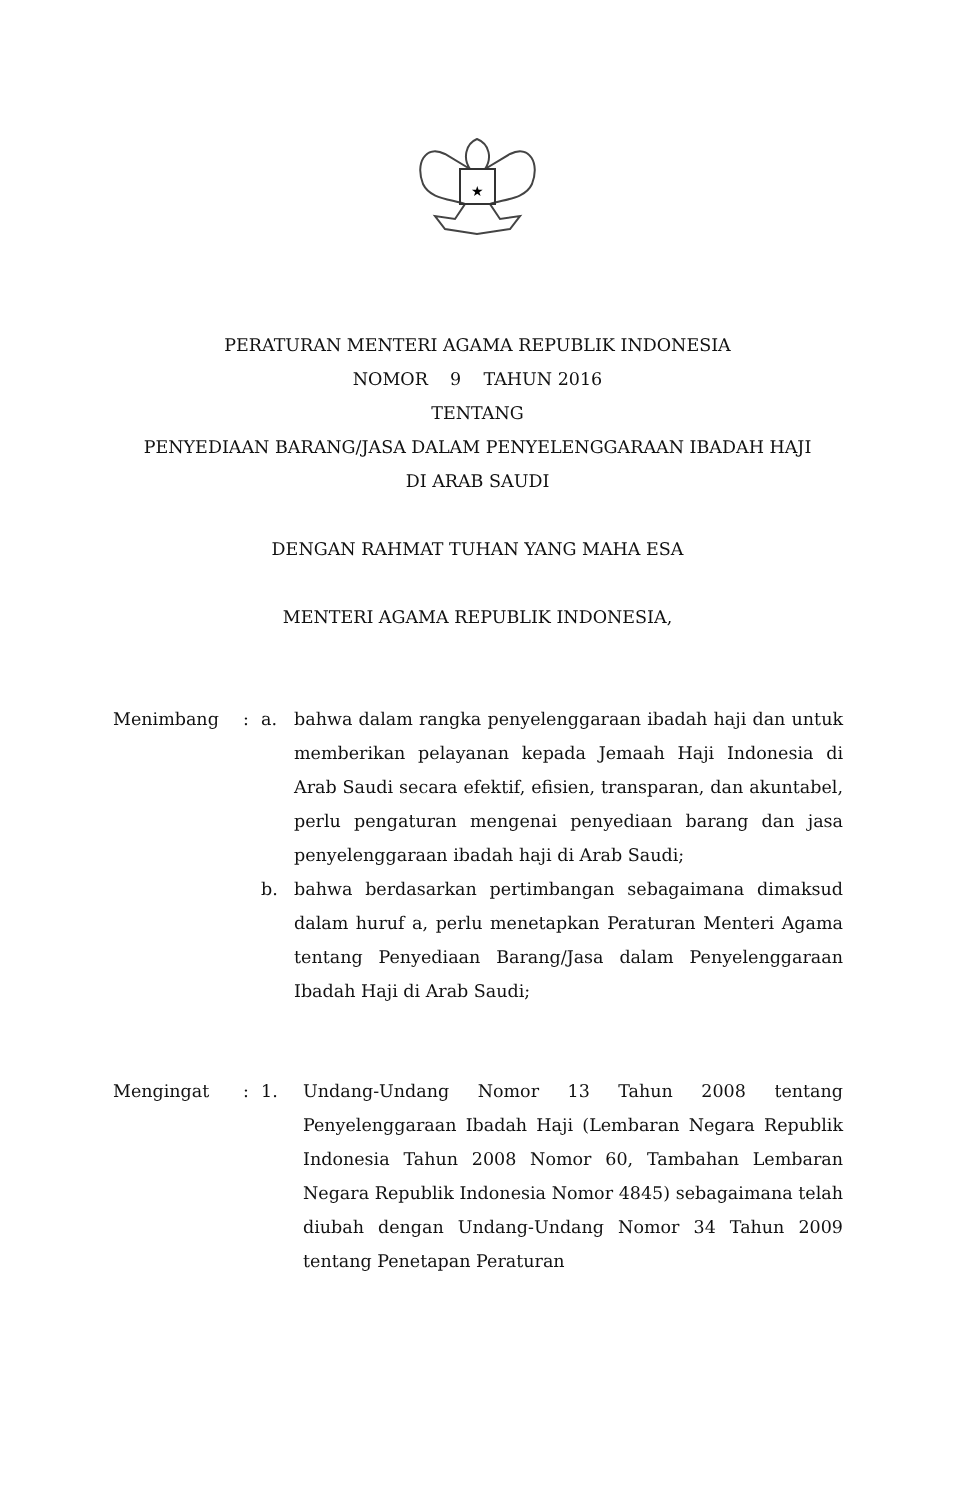★
PERATURAN MENTERI AGAMA REPUBLIK INDONESIA
NOMOR 9 TAHUN 2016
TENTANG
PENYEDIAAN BARANG/JASA DALAM PENYELENGGARAAN IBADAH HAJI
DI ARAB SAUDI
DENGAN RAHMAT TUHAN YANG MAHA ESA
MENTERI AGAMA REPUBLIK INDONESIA,
Menimbang : a. bahwa dalam rangka penyelenggaraan ibadah haji dan untuk memberikan pelayanan kepada Jemaah Haji Indonesia di Arab Saudi secara efektif, efisien, transparan, dan akuntabel, perlu pengaturan mengenai penyediaan barang dan jasa penyelenggaraan ibadah haji di Arab Saudi;
b. bahwa berdasarkan pertimbangan sebagaimana dimaksud dalam huruf a, perlu menetapkan Peraturan Menteri Agama tentang Penyediaan Barang/Jasa dalam Penyelenggaraan Ibadah Haji di Arab Saudi;
Mengingat : 1. Undang-Undang Nomor 13 Tahun 2008 tentang Penyelenggaraan Ibadah Haji (Lembaran Negara Republik Indonesia Tahun 2008 Nomor 60, Tambahan Lembaran Negara Republik Indonesia Nomor 4845) sebagaimana telah diubah dengan Undang-Undang Nomor 34 Tahun 2009 tentang Penetapan Peraturan